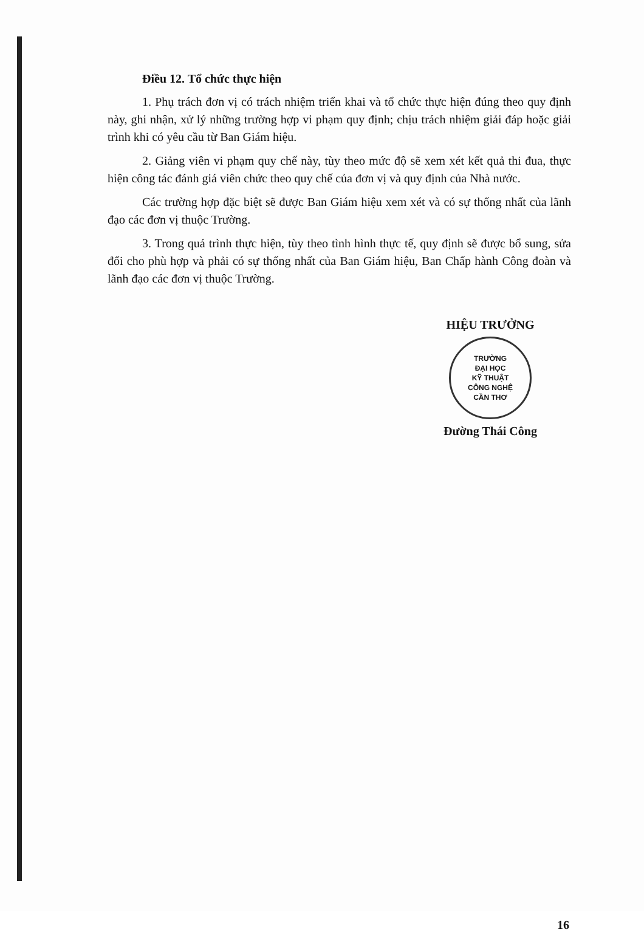Điều 12. Tổ chức thực hiện
1. Phụ trách đơn vị có trách nhiệm triển khai và tổ chức thực hiện đúng theo quy định này, ghi nhận, xử lý những trường hợp vi phạm quy định; chịu trách nhiệm giải đáp hoặc giải trình khi có yêu cầu từ Ban Giám hiệu.
2. Giảng viên vi phạm quy chế này, tùy theo mức độ sẽ xem xét kết quả thi đua, thực hiện công tác đánh giá viên chức theo quy chế của đơn vị và quy định của Nhà nước.
Các trường hợp đặc biệt sẽ được Ban Giám hiệu xem xét và có sự thống nhất của lãnh đạo các đơn vị thuộc Trường.
3. Trong quá trình thực hiện, tùy theo tình hình thực tế, quy định sẽ được bổ sung, sửa đổi cho phù hợp và phải có sự thống nhất của Ban Giám hiệu, Ban Chấp hành Công đoàn và lãnh đạo các đơn vị thuộc Trường.
HIỆU TRƯỞNG
TRƯỜNG
ĐẠI HỌC
KỸ THUẬT
CÔNG NGHỆ
CẦN THƠ
Đường Thái Công
16